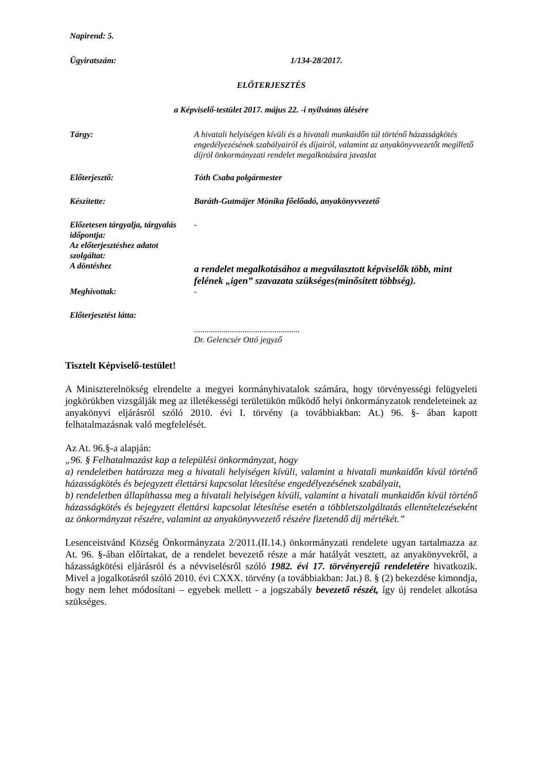Napirend: 5.
Ügyiratszám: 1/134-28/2017.
ELŐTERJESZTÉS
a Képviselő-testület 2017. május 22. -i nyilvános ülésére
Tárgy: A hivatali helyiségen kívüli és a hivatali munkaidőn túl történő házasságkötés engedélyezésének szabályairól és díjairól, valamint az anyakönyvvezetőt megillető díjról önkormányzati rendelet megalkotására javaslat
Előterjesztő: Tóth Csaba polgármester
Készítette: Baráth-Gutmájer Mónika főelőadó, anyakönyvvezető
Előzetesen tárgyalja, tárgyalás időpontja:
Az előterjesztéshez adatot szolgáltat:
-
A döntéshez
a rendelet megalkotásához a megválasztott képviselők több, mint felének „igen” szavazata szükséges(minősített többség).
Meghívottak: -
Előterjesztést látta:
..................................................
Dr. Gelencsér Ottó jegyző
Tisztelt Képviselő-testület!
A Miniszterelnökség elrendelte a megyei kormányhivatalok számára, hogy törvényességi felügyeleti jogkörükben vizsgálják meg az illetékességi területükön működő helyi önkormányzatok rendeleteinek az anyakönyvi eljárásról szóló 2010. évi I. törvény (a továbbiakban: At.) 96. §- ában kapott felhatalmazásnak való megfelelését.
Az At. 96.§-a alapján:
„96. § Felhatalmazást kap a települési önkormányzat, hogy
a) rendeletben határozza meg a hivatali helyiségen kívüli, valamint a hivatali munkaidőn kívül történő házasságkötés és bejegyzett élettársi kapcsolat létesítése engedélyezésének szabályait,
b) rendeletben állapíthassa meg a hivatali helyiségen kívüli, valamint a hivatali munkaidőn kívül történő házasságkötés és bejegyzett élettársi kapcsolat létesítése esetén a többletszolgáltatás ellentételezéseként az önkormányzat részére, valamint az anyakönyvvezető részére fizetendő díj mértékét.”
Lesenceistvánd Község Önkormányzata 2/2011.(II.14.) önkormányzati rendelete ugyan tartalmazza az At. 96. §-ában előírtakat, de a rendelet bevezető része a már hatályát vesztett, az anyakönyvekről, a házasságkötési eljárásról és a névviselésről szóló 1982. évi 17. törvényerejű rendeletére hivatkozik. Mivel a jogalkotásról szóló 2010. évi CXXX. törvény (a továbbiakban: Jat.) 8. § (2) bekezdése kimondja, hogy nem lehet módosítani – egyebek mellett - a jogszabály bevezető részét, így új rendelet alkotása szükséges.